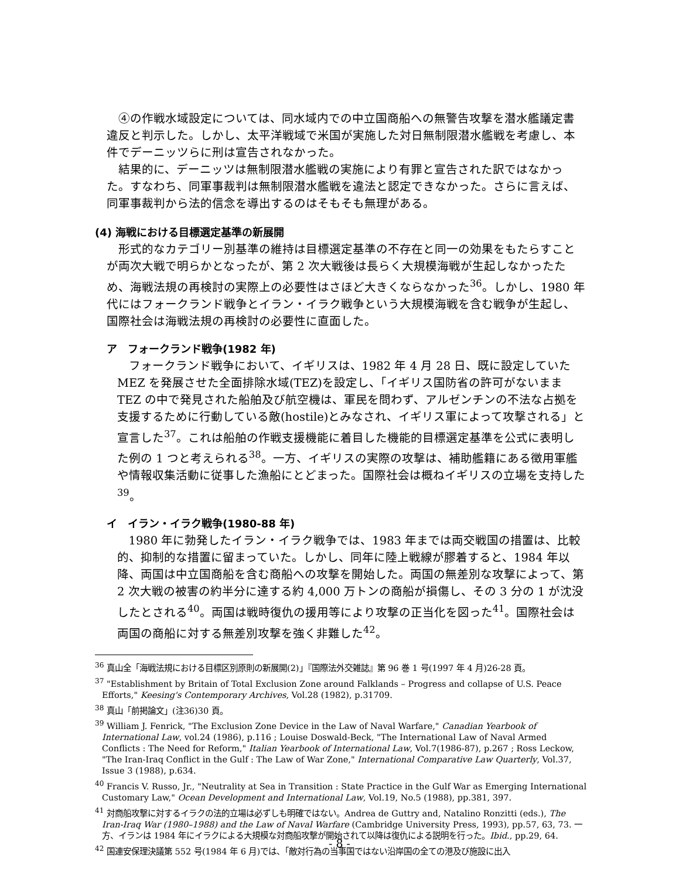④の作戦水域設定については、同水域内での中立国商船への無警告攻撃を潜水艦議定書違反と判示した。しかし、太平洋戦域で米国が実施した対日無制限潜水艦戦を考慮し、本件でデーニッツらに刑は宣告されなかった。
結果的に、デーニッツは無制限潜水艦戦の実施により有罪と宣告された訳ではなかった。すなわち、同軍事裁判は無制限潜水艦戦を違法と認定できなかった。さらに言えば、同軍事裁判から法的信念を導出するのはそもそも無理がある。
(4) 海戦における目標選定基準の新展開
形式的なカテゴリー別基準の維持は目標選定基準の不存在と同一の効果をもたらすことが両次大戦で明らかとなったが、第 2 次大戦後は長らく大規模海戦が生起しなかったため、海戦法規の再検討の実際上の必要性はさほど大きくならなかった<sup>36</sup>。しかし、1980 年代にはフォークランド戦争とイラン・イラク戦争という大規模海戦を含む戦争が生起し、国際社会は海戦法規の再検討の必要性に直面した。
ア　フォークランド戦争(1982 年)
フォークランド戦争において、イギリスは、1982 年 4 月 28 日、既に設定していた MEZ を発展させた全面排除水域(TEZ)を設定し、「イギリス国防省の許可がないまま TEZ の中で発見された船舶及び航空機は、軍民を問わず、アルゼンチンの不法な占拠を支援するために行動している敵(hostile)とみなされ、イギリス軍によって攻撃される」と宣言した<sup>37</sup>。これは船舶の作戦支援機能に着目した機能的目標選定基準を公式に表明した例の 1 つと考えられる<sup>38</sup>。一方、イギリスの実際の攻撃は、補助艦籍にある徴用軍艦や情報収集活動に従事した漁船にとどまった。国際社会は概ねイギリスの立場を支持した<sup>39</sup>。
イ　イラン・イラク戦争(1980-88 年)
1980 年に勃発したイラン・イラク戦争では、1983 年までは両交戦国の措置は、比較的、抑制的な措置に留まっていた。しかし、同年に陸上戦線が膠着すると、1984 年以降、両国は中立国商船を含む商船への攻撃を開始した。両国の無差別な攻撃によって、第 2 次大戦の被害の約半分に達する約 4,000 万トンの商船が損傷し、その 3 分の 1 が沈没したとされる<sup>40</sup>。両国は戦時復仇の援用等により攻撃の正当化を図った<sup>41</sup>。国際社会は両国の商船に対する無差別攻撃を強く非難した<sup>42</sup>。
<sup>36</sup> 真山全「海戦法規における目標区別原則の新展開(2)」『国際法外交雑誌』第 96 巻 1 号(1997 年 4 月)26-28 頁。
<sup>37</sup> "Establishment by Britain of Total Exclusion Zone around Falklands – Progress and collapse of U.S. Peace Efforts," Keesing's Contemporary Archives, Vol.28 (1982), p.31709.
<sup>38</sup> 真山「前掲論文」(注36)30 頁。
<sup>39</sup> William J. Fenrick, "The Exclusion Zone Device in the Law of Naval Warfare," Canadian Yearbook of International Law, vol.24 (1986), p.116 ; Louise Doswald-Beck, "The International Law of Naval Armed Conflicts : The Need for Reform," Italian Yearbook of International Law, Vol.7(1986-87), p.267 ; Ross Leckow, "The Iran-Iraq Conflict in the Gulf : The Law of War Zone," International Comparative Law Quarterly, Vol.37, Issue 3 (1988), p.634.
<sup>40</sup> Francis V. Russo, Jr., "Neutrality at Sea in Transition : State Practice in the Gulf War as Emerging International Customary Law," Ocean Development and International Law, Vol.19, No.5 (1988), pp.381, 397.
<sup>41</sup> 対商船攻撃に対するイラクの法的立場は必ずしも明確ではない。Andrea de Guttry and, Natalino Ronzitti (eds.), The Iran-Iraq War (1980–1988) and the Law of Naval Warfare (Cambridge University Press, 1993), pp.57, 63, 73. 一方、イランは 1984 年にイラクによる大規模な対商船攻撃が開始されて以降は復仇による説明を行った。Ibid., pp.29, 64.
<sup>42</sup> 国連安保理決議第 552 号(1984 年 6 月)では、「敵対行為の当事国ではない沿岸国の全ての港及び施設に出入
- 8 -